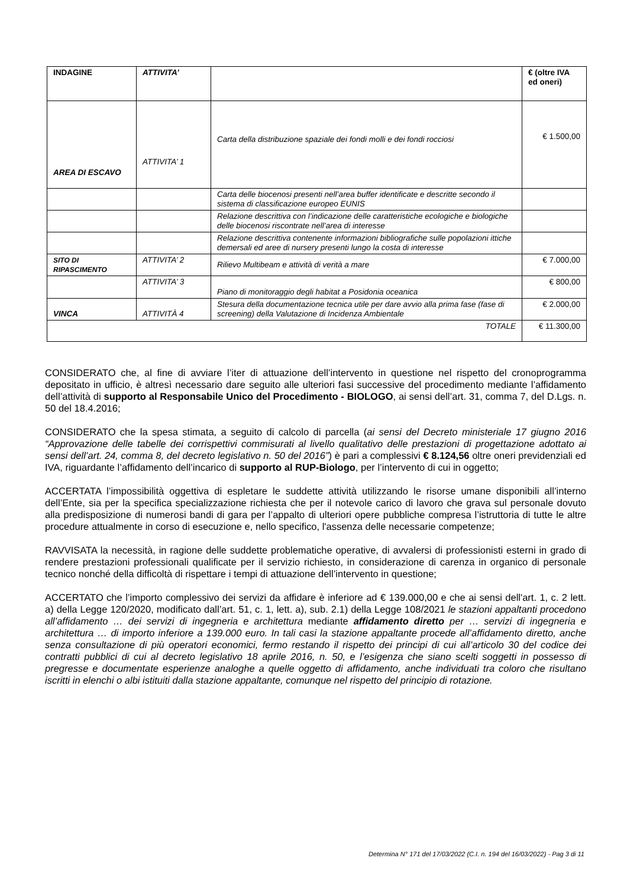| INDAGINE | ATTIVITA’ | | € (oltre IVA ed oneri) |
| AREA DI ESCAVO | ATTIVITA’ 1 | Carta della distribuzione spaziale dei fondi molli e dei fondi rocciosi | € 1.500,00 |
| | | Carta delle biocenosi presenti nell’area buffer identificate e descritte secondo il sistema di classificazione europeo EUNIS | |
| | | Relazione descrittiva con l’indicazione delle caratteristiche ecologiche e biologiche delle biocenosi riscontrate nell’area di interesse | |
| | | Relazione descrittiva contenente informazioni bibliografiche sulle popolazioni ittiche demersali ed aree di nursery presenti lungo la costa di interesse | |
| SITO DI RIPASCIMENTO | ATTIVITA’ 2 | Rilievo Multibeam e attività di verità a mare | € 7.000,00 |
| | ATTIVITA’ 3 | Piano di monitoraggio degli habitat a Posidonia oceanica | € 800,00 |
| VINCA | ATTIVITÀ 4 | Stesura della documentazione tecnica utile per dare avvio alla prima fase (fase di screening) della Valutazione di Incidenza Ambientale | € 2.000,00 |
| TOTALE | | | € 11.300,00 |
CONSIDERATO che, al fine di avviare l’iter di attuazione dell’intervento in questione nel rispetto del cronoprogramma depositato in ufficio, è altresì necessario dare seguito alle ulteriori fasi successive del procedimento mediante l’affidamento dell’attività di supporto al Responsabile Unico del Procedimento - BIOLOGO, ai sensi dell’art. 31, comma 7, del D.Lgs. n. 50 del 18.4.2016;
CONSIDERATO che la spesa stimata, a seguito di calcolo di parcella (ai sensi del Decreto ministeriale 17 giugno 2016 “Approvazione delle tabelle dei corrispettivi commisurati al livello qualitativo delle prestazioni di progettazione adottato ai sensi dell’art. 24, comma 8, del decreto legislativo n. 50 del 2016”) è pari a complessivi € 8.124,56 oltre oneri previdenziali ed IVA, riguardante l’affidamento dell’incarico di supporto al RUP-Biologo, per l’intervento di cui in oggetto;
ACCERTATA l’impossibilità oggettiva di espletare le suddette attività utilizzando le risorse umane disponibili all’interno dell’Ente, sia per la specifica specializzazione richiesta che per il notevole carico di lavoro che grava sul personale dovuto alla predisposizione di numerosi bandi di gara per l’appalto di ulteriori opere pubbliche compresa l’istruttoria di tutte le altre procedure attualmente in corso di esecuzione e, nello specifico, l'assenza delle necessarie competenze;
RAVVISATA la necessità, in ragione delle suddette problematiche operative, di avvalersi di professionisti esterni in grado di rendere prestazioni professionali qualificate per il servizio richiesto, in considerazione di carenza in organico di personale tecnico nonché della difficoltà di rispettare i tempi di attuazione dell’intervento in questione;
ACCERTATO che l’importo complessivo dei servizi da affidare è inferiore ad € 139.000,00 e che ai sensi dell'art. 1, c. 2 lett. a) della Legge 120/2020, modificato dall’art. 51, c. 1, lett. a), sub. 2.1) della Legge 108/2021 le stazioni appaltanti procedono all’affidamento … dei servizi di ingegneria e architettura mediante affidamento diretto per … servizi di ingegneria e architettura … di importo inferiore a 139.000 euro. In tali casi la stazione appaltante procede all’affidamento diretto, anche senza consultazione di più operatori economici, fermo restando il rispetto dei principi di cui all’articolo 30 del codice dei contratti pubblici di cui al decreto legislativo 18 aprile 2016, n. 50, e l’esigenza che siano scelti soggetti in possesso di pregresse e documentate esperienze analoghe a quelle oggetto di affidamento, anche individuati tra coloro che risultano iscritti in elenchi o albi istituiti dalla stazione appaltante, comunque nel rispetto del principio di rotazione.
Determina N° 171 del 17/03/2022 (C.I. n. 194 del 16/03/2022) - Pag 3 di 11